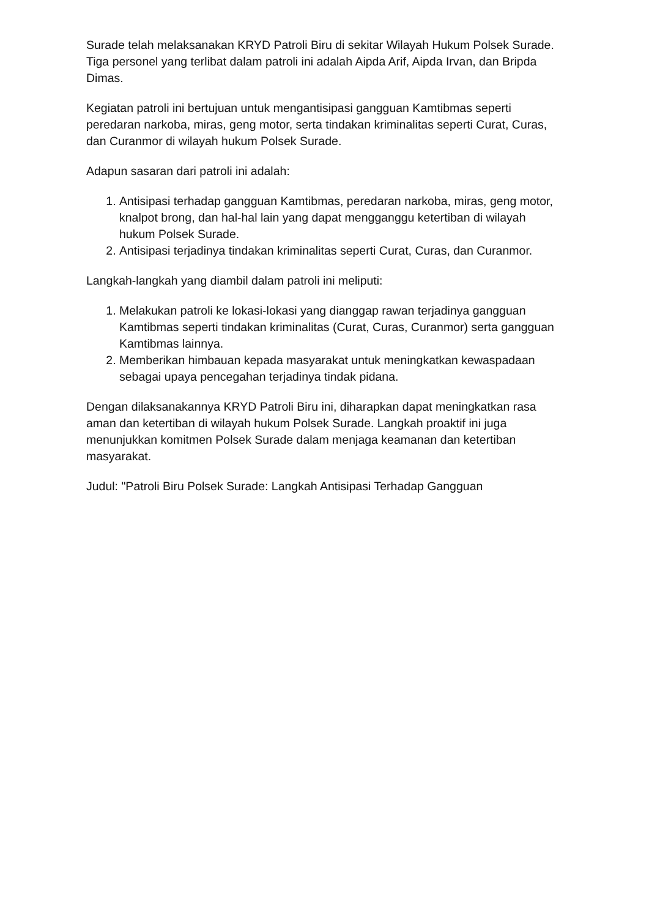Surade telah melaksanakan KRYD Patroli Biru di sekitar Wilayah Hukum Polsek Surade. Tiga personel yang terlibat dalam patroli ini adalah Aipda Arif, Aipda Irvan, dan Bripda Dimas.
Kegiatan patroli ini bertujuan untuk mengantisipasi gangguan Kamtibmas seperti peredaran narkoba, miras, geng motor, serta tindakan kriminalitas seperti Curat, Curas, dan Curanmor di wilayah hukum Polsek Surade.
Adapun sasaran dari patroli ini adalah:
1. Antisipasi terhadap gangguan Kamtibmas, peredaran narkoba, miras, geng motor, knalpot brong, dan hal-hal lain yang dapat mengganggu ketertiban di wilayah hukum Polsek Surade.
2. Antisipasi terjadinya tindakan kriminalitas seperti Curat, Curas, dan Curanmor.
Langkah-langkah yang diambil dalam patroli ini meliputi:
1. Melakukan patroli ke lokasi-lokasi yang dianggap rawan terjadinya gangguan Kamtibmas seperti tindakan kriminalitas (Curat, Curas, Curanmor) serta gangguan Kamtibmas lainnya.
2. Memberikan himbauan kepada masyarakat untuk meningkatkan kewaspadaan sebagai upaya pencegahan terjadinya tindak pidana.
Dengan dilaksanakannya KRYD Patroli Biru ini, diharapkan dapat meningkatkan rasa aman dan ketertiban di wilayah hukum Polsek Surade. Langkah proaktif ini juga menunjukkan komitmen Polsek Surade dalam menjaga keamanan dan ketertiban masyarakat.
Judul: "Patroli Biru Polsek Surade: Langkah Antisipasi Terhadap Gangguan